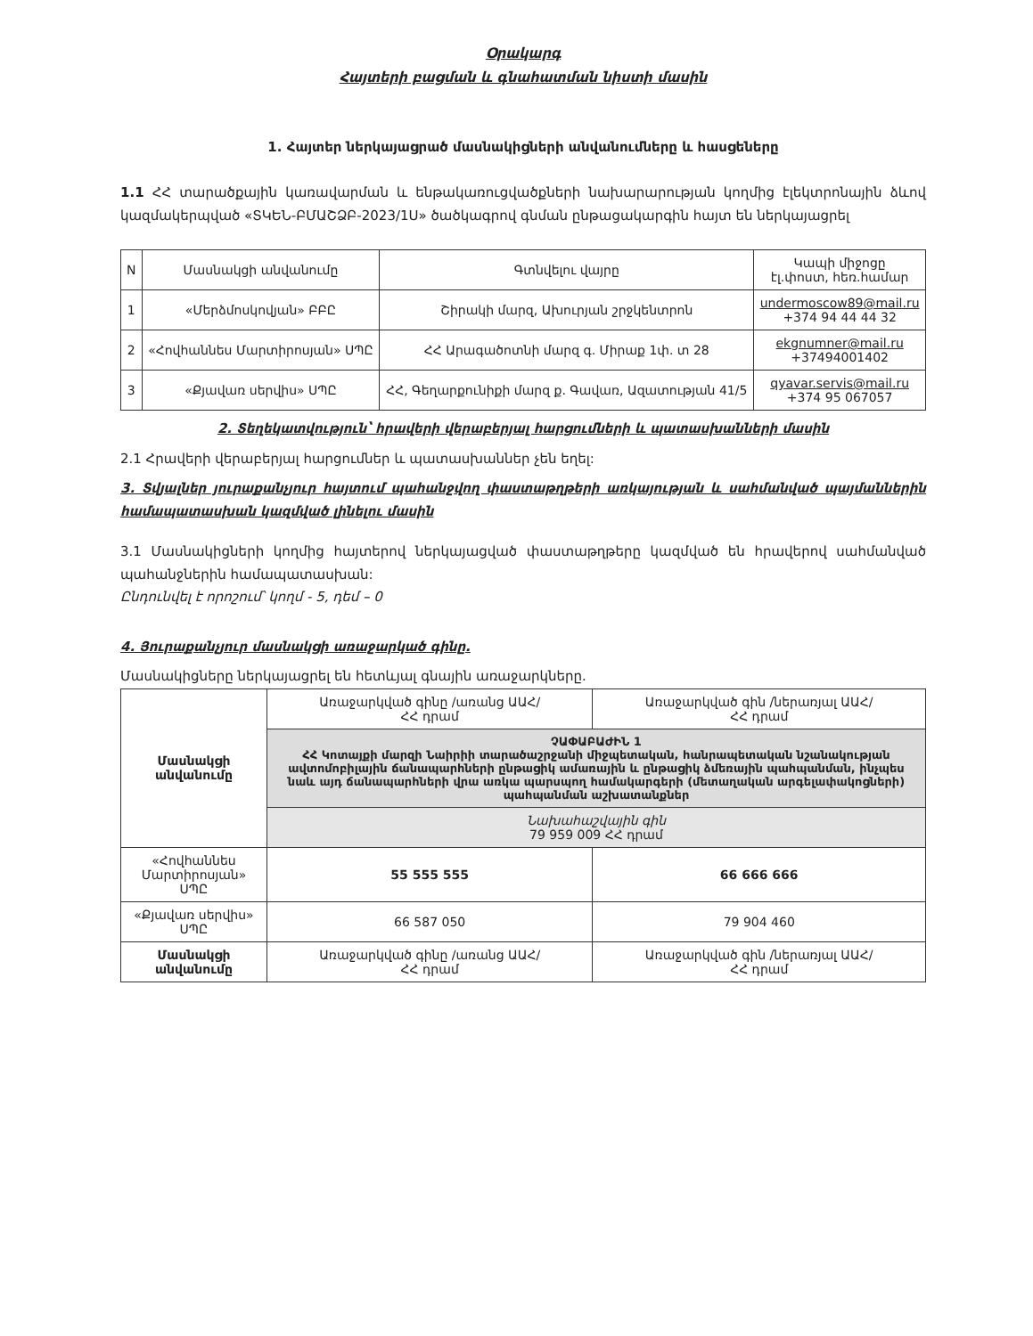Օրակարգ
Հայտերի բացման և գնահատման նիստի մասին
1. Հայտեր ներկայացրած մասնակիցների անվանումները և հասցեները
1.1 ՀՀ տարածքային կառավարման և ենթակառուցվածքների նախարարության կողմից էլեկտրոնային ձևով կազմակերպված «ՏԿԵՆ-ԲՄԱՇՁԲ-2023/1Ս» ծածկագրով գնման ընթացակարգին հայտ են ներկայացրել
| N | Մասնակցի անվանումը | Գտնվելու վայրը | Կապի միջոցը էլ.փոստ, հեռ.համար |
| --- | --- | --- | --- |
| 1 | «Մերձմոսկովյան» ԲԲԸ | Շիրակի մարզ, Ախուրյան շրջկենտրոն | undermoscow89@mail.ru +374 94 44 44 32 |
| 2 | «Հովհաննես Մարտիրոսյան» ՍՊԸ | ՀՀ Արագածոտնի մարզ գ. Միրաք 1փ. տ 28 | ekgnumner@mail.ru +37494001402 |
| 3 | «Քյավառ սերվիս» ՍՊԸ | ՀՀ, Գեղարքունիքի մարզ ք. Գավառ, Ազատության 41/5 | qyavar.servis@mail.ru +374 95 067057 |
2. Տեղեկատվություն՝ հրավերի վերաբերյալ հարցումների և պատասխանների մասին
2.1 Հրավերի վերաբերյալ հարցումներ և պատասխաններ չեն եղել:
3. Տվյալներ յուրաքանչյուր հայտում պահանջվող փաստաթղթերի առկայության և սահմանված պայմաններին համապատասխան կազմված լինելու մասին
3.1 Մասնակիցների կողմից հայտերով ներկայացված փաստաթղթերը կազմված են հրավերով սահմանված պահանջներին համապատասխան:
Ընդունվել է որոշում՝ կողմ - 5, դեմ – 0
4. Յուրաքանչյուր մասնակցի առաջարկած գինը.
Մասնակիցները ներկայացրել են հետևյալ գնային առաջարկները.
| Մասնակցի անվանումը | Առաջարկված գինը /առանց ԱԱՀ/ ՀՀ դրամ | Առաջարկված գին /ներառյալ ԱԱՀ/ ՀՀ դրամ |
| | ՉԱՓԱԲԱԺԻՆ 1 ՀՀ Կոտայքի մարզի Նաիրիի տարածաշրջանի միջպետական, հանրապետական նշանակության ավտոմոբիլային ճանապարհների ընթացիկ ամառային և ընթացիկ ձմեռային պահպանման, ինչպես նաև այդ ճանապարհների վրա առկա պարսպող համակարգերի (մետաղական արգելափակոցների) պահպանման աշխատանքներ | |
| | Նախահաշվային գին 79 959 009 ՀՀ դրամ | |
| «Հովհաննես Մարտիրոսյան» ՍՊԸ | 55 555 555 | 66 666 666 |
| «Քյավառ սերվիս» ՍՊԸ | 66 587 050 | 79 904 460 |
| Մասնակցի անվանումը | Առաջարկված գինը /առանց ԱԱՀ/ ՀՀ դրամ | Առաջարկված գին /ներառյալ ԱԱՀ/ ՀՀ դրամ |